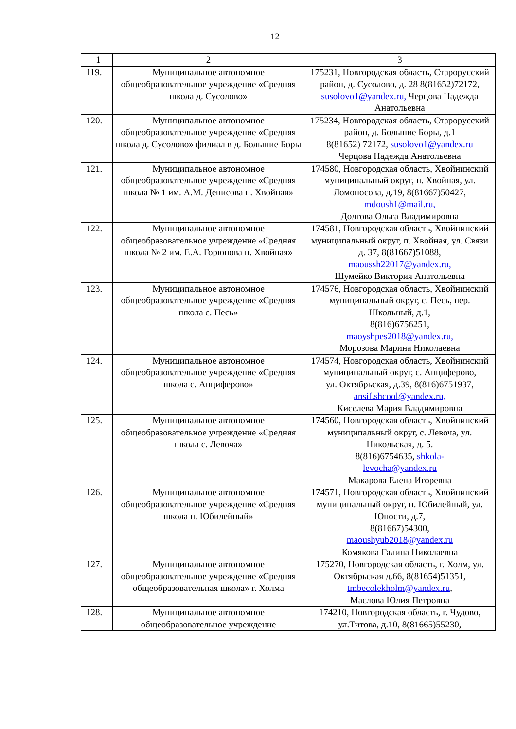12
| 1 | 2 | 3 |
| 119. | Муниципальное автономное общеобразовательное учреждение «Средняя школа д. Сусолово» | 175231, Новгородская область, Старорусский район, д. Сусолово, д. 28 8(81652)72172, susolovo1@yandex.ru, Черцова Надежда Анатольевна |
| 120. | Муниципальное автономное общеобразовательное учреждение «Средняя школа д. Сусолово» филиал в д. Большие Боры | 175234, Новгородская область, Старорусский район, д. Большие Боры, д.1 8(81652) 72172, susolovo1@yandex.ru Черцова Надежда Анатольевна |
| 121. | Муниципальное автономное общеобразовательное учреждение «Средняя школа № 1 им. А.М. Денисова п. Хвойная» | 174580, Новгородская область, Хвойнинский муниципальный округ, п. Хвойная, ул. Ломоносова, д.19, 8(81667)50427, mdoush1@mail.ru, Долгова Ольга Владимировна |
| 122. | Муниципальное автономное общеобразовательное учреждение «Средняя школа № 2 им. Е.А. Горюнова п. Хвойная» | 174581, Новгородская область, Хвойнинский муниципальный округ, п. Хвойная, ул. Связи д. 37, 8(81667)51088, maoussh22017@yandex.ru, Шумейко Виктория Анатольевна |
| 123. | Муниципальное автономное общеобразовательное учреждение «Средняя школа с. Песь» | 174576, Новгородская область, Хвойнинский муниципальный округ, с. Песь, пер. Школьный, д.1, 8(816)6756251, maoyshpes2018@yandex.ru, Морозова Марина Николаевна |
| 124. | Муниципальное автономное общеобразовательное учреждение «Средняя школа с. Анциферово» | 174574, Новгородская область, Хвойнинский муниципальный округ, с. Анциферово, ул. Октябрьская, д.39, 8(816)6751937, ansif.shcool@yandex.ru, Киселева Мария Владимировна |
| 125. | Муниципальное автономное общеобразовательное учреждение «Средняя школа с. Левоча» | 174560, Новгородская область, Хвойнинский муниципальный округ, с. Левоча, ул. Никольская, д. 5. 8(816)6754635, shkola- levocha@yandex.ru Макарова Елена Игоревна |
| 126. | Муниципальное автономное общеобразовательное учреждение «Средняя школа п. Юбилейный» | 174571, Новгородская область, Хвойнинский муниципальный округ, п. Юбилейный, ул. Юности, д.7, 8(81667)54300, maoushyub2018@yandex.ru Комякова Галина Николаевна |
| 127. | Муниципальное автономное общеобразовательное учреждение «Средняя общеобразовательная школа» г. Холма | 175270, Новгородская область, г. Холм, ул. Октябрьская д.66, 8(81654)51351, tmbecolekholm@yandex.ru , Маслова Юлия Петровна |
| 128. | Муниципальное автономное общеобразовательное учреждение | 174210, Новгородская область, г. Чудово, ул.Титова, д.10, 8(81665)55230, |